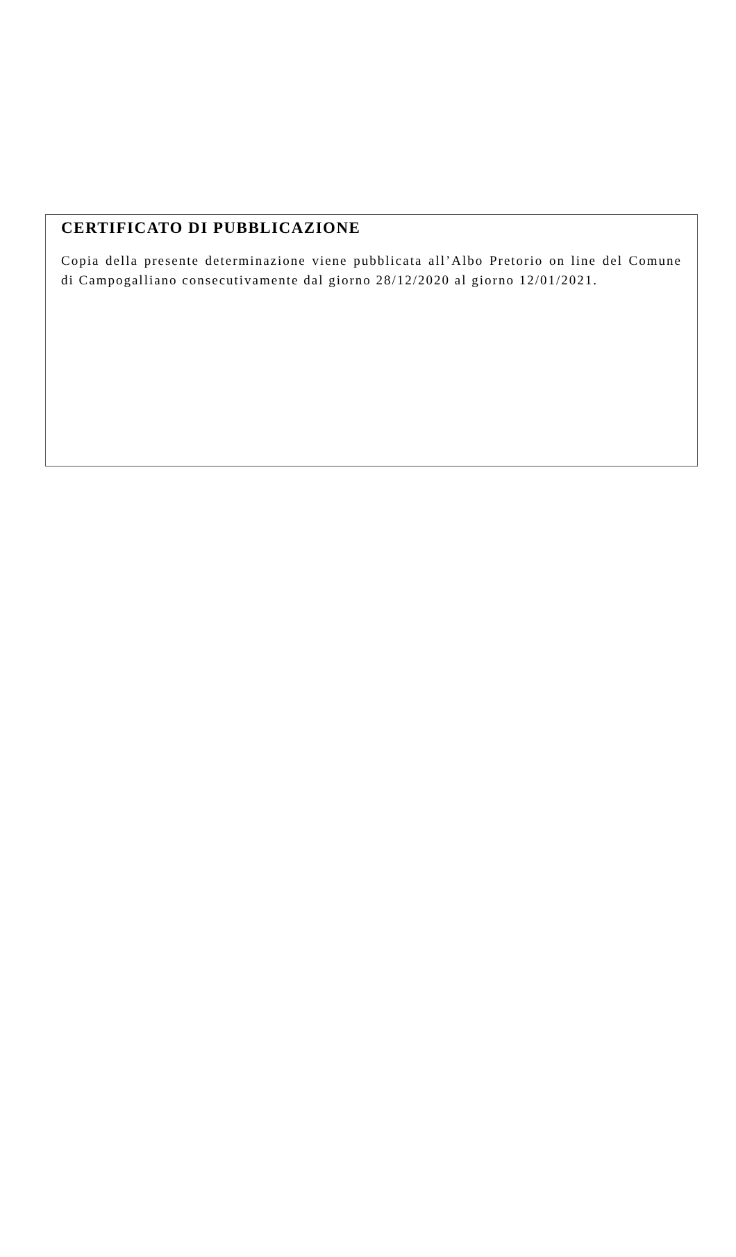CERTIFICATO DI PUBBLICAZIONE
Copia della presente determinazione viene pubblicata all’Albo Pretorio on line del Comune di Campogalliano consecutivamente dal giorno 28/12/2020 al giorno 12/01/2021.